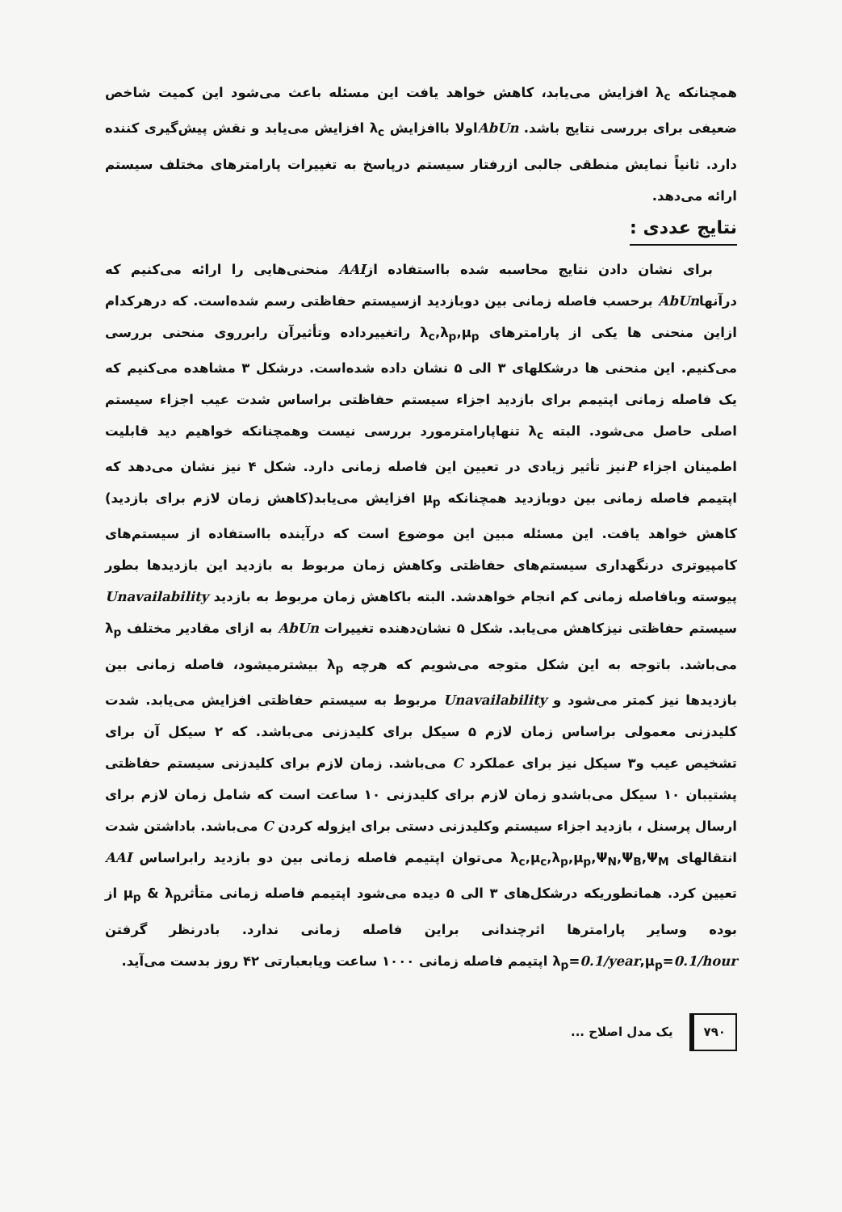همچنانکه λ<sub>c</sub> افزایش می‌یابد، کاهش خواهد یافت این مسئله باعث می‌شود این کمیت شاخص ضعیفی برای بررسی نتایج باشد. AbUnاولا باافزایش λ<sub>c</sub> افزایش می‌یابد و نقش پیش‌گیری کننده دارد. ثانیاً نمایش منطقی جالبی ازرفتار سیستم درپاسخ به تغییرات پارامترهای مختلف سیستم ارائه می‌دهد.
نتایج عددی :
برای نشان دادن نتایج محاسبه شده بااستفاده ازAAI منحنی‌هایی را ارائه می‌کنیم که درآنهاAbUn برحسب فاصله زمانی بین دوبازدید ازسیستم حفاظتی رسم شده‌است. که درهرکدام ازاین منحنی ها یکی از پارامترهای λ<sub>c</sub>,λ<sub>p</sub>,μ<sub>p</sub> راتغییرداده وتأثیرآن رابرروی منحنی بررسی می‌کنیم. این منحنی ها درشکلهای ۳ الی ۵ نشان داده شده‌است. درشکل ۳ مشاهده می‌کنیم که یک فاصله زمانی اپتیمم برای بازدید اجزاء سیستم حفاظتی براساس شدت عیب اجزاء سیستم اصلی حاصل می‌شود. البته λ<sub>c</sub> تنهاپارامترمورد بررسی نیست وهمچنانکه خواهیم دید قابلیت اطمینان اجزاء Pنیز تأثیر زیادی در تعیین این فاصله زمانی دارد. شکل ۴ نیز نشان می‌دهد که اپتیمم فاصله زمانی بین دوبازدید همچنانکه μ<sub>p</sub> افزایش می‌یابد(کاهش زمان لازم برای بازدید) کاهش خواهد یافت. این مسئله مبین این موضوع است که درآینده بااستفاده از سیستم‌های کامپیوتری درنگهداری سیستم‌های حفاظتی وکاهش زمان مربوط به بازدید این بازدیدها بطور پیوسته وبافاصله زمانی کم انجام خواهدشد. البته باکاهش زمان مربوط به بازدید Unavailability سیستم حفاظتی نیزکاهش می‌یابد. شکل ۵ نشان‌دهنده تغییرات AbUn به ازای مقادیر مختلف λ<sub>p</sub> می‌باشد. باتوجه به این شکل متوجه می‌شویم که هرچه λ<sub>p</sub> بیشترمیشود، فاصله زمانی بین بازدیدها نیز کمتر می‌شود و Unavailability مربوط به سیستم حفاظتی افزایش می‌یابد. شدت کلیدزنی معمولی براساس زمان لازم ۵ سیکل برای کلیدزنی می‌باشد. که ۲ سیکل آن برای تشخیص عیب و۳ سیکل نیز برای عملکرد C می‌باشد. زمان لازم برای کلیدزنی سیستم حفاظتی پشتیبان ۱۰ سیکل می‌باشدو زمان لازم برای کلیدزنی ۱۰ ساعت است که شامل زمان لازم برای ارسال پرسنل ، بازدید اجزاء سیستم وکلیدزنی دستی برای ایزوله کردن C می‌باشد. باداشتن شدت انتقالهای λ<sub>c</sub>,μ<sub>c</sub>,λ<sub>p</sub>,μ<sub>p</sub>,Ψ<sub>N</sub>,Ψ<sub>B</sub>,Ψ<sub>M</sub> می‌توان اپتیمم فاصله زمانی بین دو بازدید رابراساس AAI تعیین کرد. همانطوریکه درشکل‌های ۳ الی ۵ دیده می‌شود اپتیمم فاصله زمانی متأثرμ<sub>p</sub> & λ<sub>p</sub> از بوده وسایر پارامترها اثرچندانی براین فاصله زمانی ندارد. بادرنظر گرفتن λ<sub>p</sub>=0.1/year,μ<sub>p</sub>=0.1/hour اپتیمم فاصله زمانی ۱۰۰۰ ساعت ویابعبارتی ۴۲ روز بدست می‌آید.
۷۹۰ یک مدل اصلاح ...